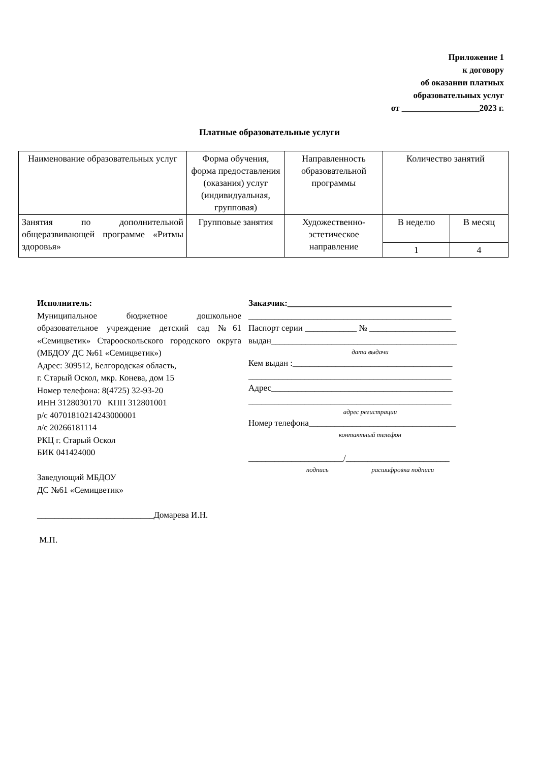Приложение 1
к договору
об оказании платных
образовательных услуг
от __________________2023 г.
Платные образовательные услуги
| Наименование образовательных услуг | Форма обучения, форма предоставления (оказания) услуг (индивидуальная, групповая) | Направленность образовательной программы | Количество занятий | |
| --- | --- | --- | --- | --- |
| Занятия по дополнительной общеразвивающей программе «Ритмы здоровья» | Групповые занятия | Художественно-эстетическое направление | В неделю | В месяц |
| | | | 1 | 4 |
Исполнитель:
Муниципальное бюджетное дошкольное образовательное учреждение детский сад №61 «Семицветик» Старооскольского городского округа (МБДОУ ДС №61 «Семицветик»)
Адрес: 309512, Белгородская область,
г. Старый Оскол, мкр. Конева, дом 15
Номер телефона: 8(4725) 32-93-20
ИНН 3128030170 КПП 312801001
р/с 40701810214243000001
л/с 20266181114
РКЦ г. Старый Оскол
БИК 041424000
Заведующий МБДОУ
ДС №61 «Семицветик»
___________________________Домарева И.Н.
М.П.
Заказчик:______________________________________
_______________________________________________
Паспорт серии ____________ № ____________________
выдан___________________________________________
дата выдачи
Кем выдан :_____________________________________
_______________________________________________
Адрес__________________________________________
_______________________________________________
адрес регистрации
Номер телефона__________________________________
контактный телефон
______________________/________________________
подпись расшифровка подписи